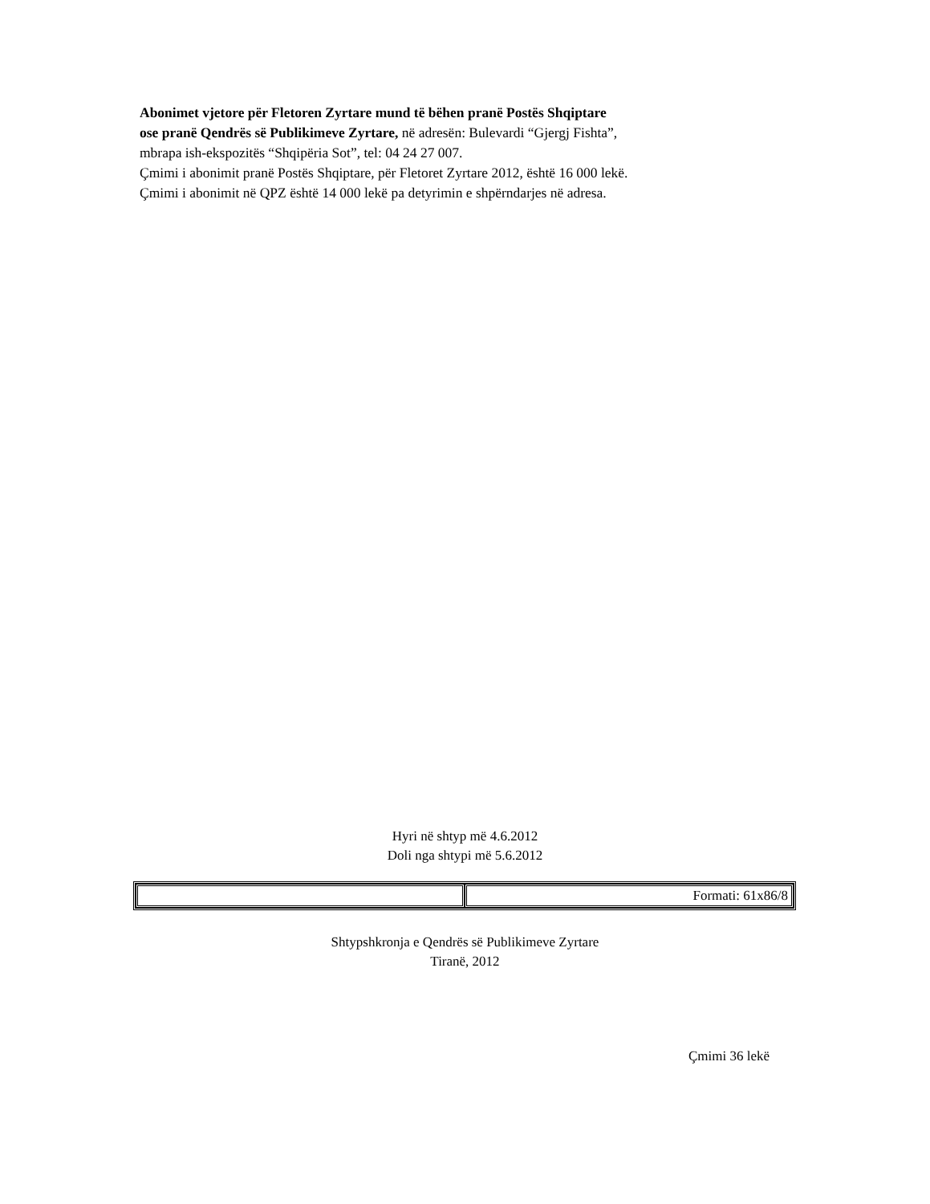Abonimet vjetore për Fletoren Zyrtare mund të bëhen pranë Postës Shqiptare
ose pranë Qendrës së Publikimeve Zyrtare, në adresën: Bulevardi “Gjergj Fishta”,
mbrapa ish-ekspozitës “Shqipëria Sot”, tel: 04 24 27 007.
Çmimi i abonimit pranë Postës Shqiptare, për Fletoret Zyrtare 2012, është 16 000 lekë.
Çmimi i abonimit në QPZ është 14 000 lekë pa detyrimin e shpërndarjes në adresa.
Hyri në shtyp më 4.6.2012
Doli nga shtypi më 5.6.2012
| | Formati: 61x86/8 |
Shtypshkronja e Qendrës së Publikimeve Zyrtare
Tiranë, 2012
Çmimi 36 lekë